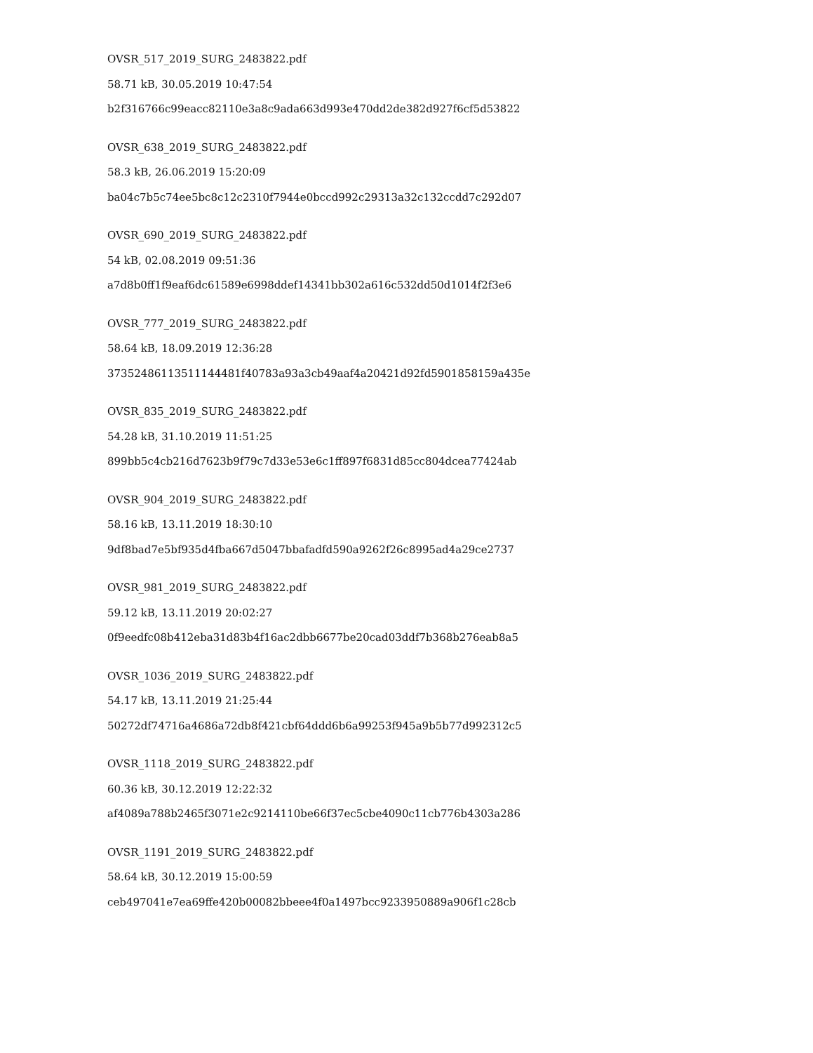OVSR_517_2019_SURG_2483822.pdf
58.71 kB, 30.05.2019 10:47:54
b2f316766c99eacc82110e3a8c9ada663d993e470dd2de382d927f6cf5d53822
OVSR_638_2019_SURG_2483822.pdf
58.3 kB, 26.06.2019 15:20:09
ba04c7b5c74ee5bc8c12c2310f7944e0bccd992c29313a32c132ccdd7c292d07
OVSR_690_2019_SURG_2483822.pdf
54 kB, 02.08.2019 09:51:36
a7d8b0ff1f9eaf6dc61589e6998ddef14341bb302a616c532dd50d1014f2f3e6
OVSR_777_2019_SURG_2483822.pdf
58.64 kB, 18.09.2019 12:36:28
37352486113511144481f40783a93a3cb49aaf4a20421d92fd5901858159a435e
OVSR_835_2019_SURG_2483822.pdf
54.28 kB, 31.10.2019 11:51:25
899bb5c4cb216d7623b9f79c7d33e53e6c1ff897f6831d85cc804dcea77424ab
OVSR_904_2019_SURG_2483822.pdf
58.16 kB, 13.11.2019 18:30:10
9df8bad7e5bf935d4fba667d5047bbafadfd590a9262f26c8995ad4a29ce2737
OVSR_981_2019_SURG_2483822.pdf
59.12 kB, 13.11.2019 20:02:27
0f9eedfc08b412eba31d83b4f16ac2dbb6677be20cad03ddf7b368b276eab8a5
OVSR_1036_2019_SURG_2483822.pdf
54.17 kB, 13.11.2019 21:25:44
50272df74716a4686a72db8f421cbf64ddd6b6a99253f945a9b5b77d992312c5
OVSR_1118_2019_SURG_2483822.pdf
60.36 kB, 30.12.2019 12:22:32
af4089a788b2465f3071e2c9214110be66f37ec5cbe4090c11cb776b4303a286
OVSR_1191_2019_SURG_2483822.pdf
58.64 kB, 30.12.2019 15:00:59
ceb497041e7ea69ffe420b00082bbeee4f0a1497bcc9233950889a906f1c28cb